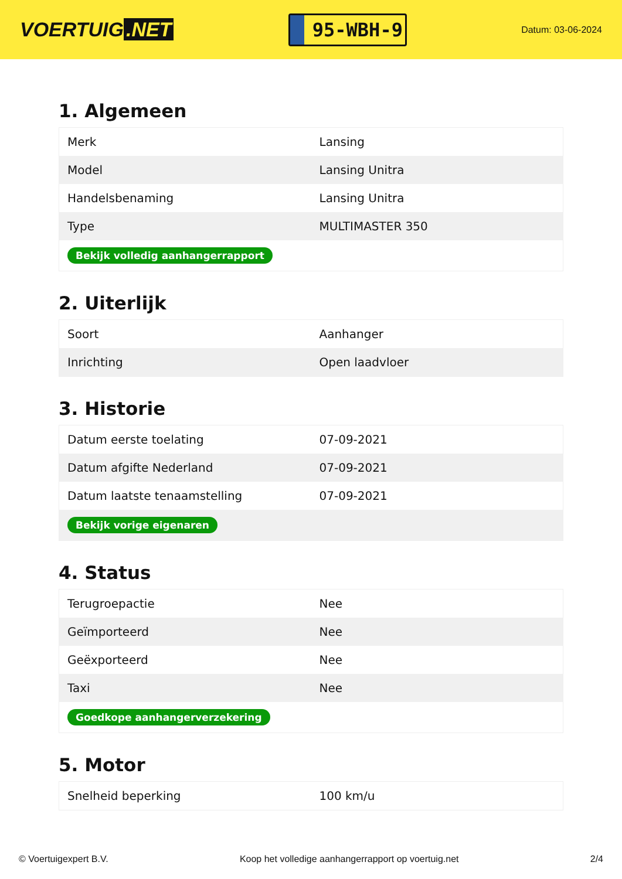VOERTUIG.NET
95-WBH-9
Datum: 03-06-2024
1. Algemeen
| Merk | Lansing |
| Model | Lansing Unitra |
| Handelsbenaming | Lansing Unitra |
| Type | MULTIMASTER 350 |
| Bekijk volledig aanhangerrapport | |
2. Uiterlijk
| Soort | Aanhanger |
| Inrichting | Open laadvloer |
3. Historie
| Datum eerste toelating | 07-09-2021 |
| Datum afgifte Nederland | 07-09-2021 |
| Datum laatste tenaamstelling | 07-09-2021 |
| Bekijk vorige eigenaren | |
4. Status
| Terugroepactie | Nee |
| Geïmporteerd | Nee |
| Geëxporteerd | Nee |
| Taxi | Nee |
| Goedkope aanhangerverzekering | |
5. Motor
| Snelheid beperking | 100 km/u |
© Voertuigexpert B.V. Koop het volledige aanhangerrapport op voertuig.net 2/4